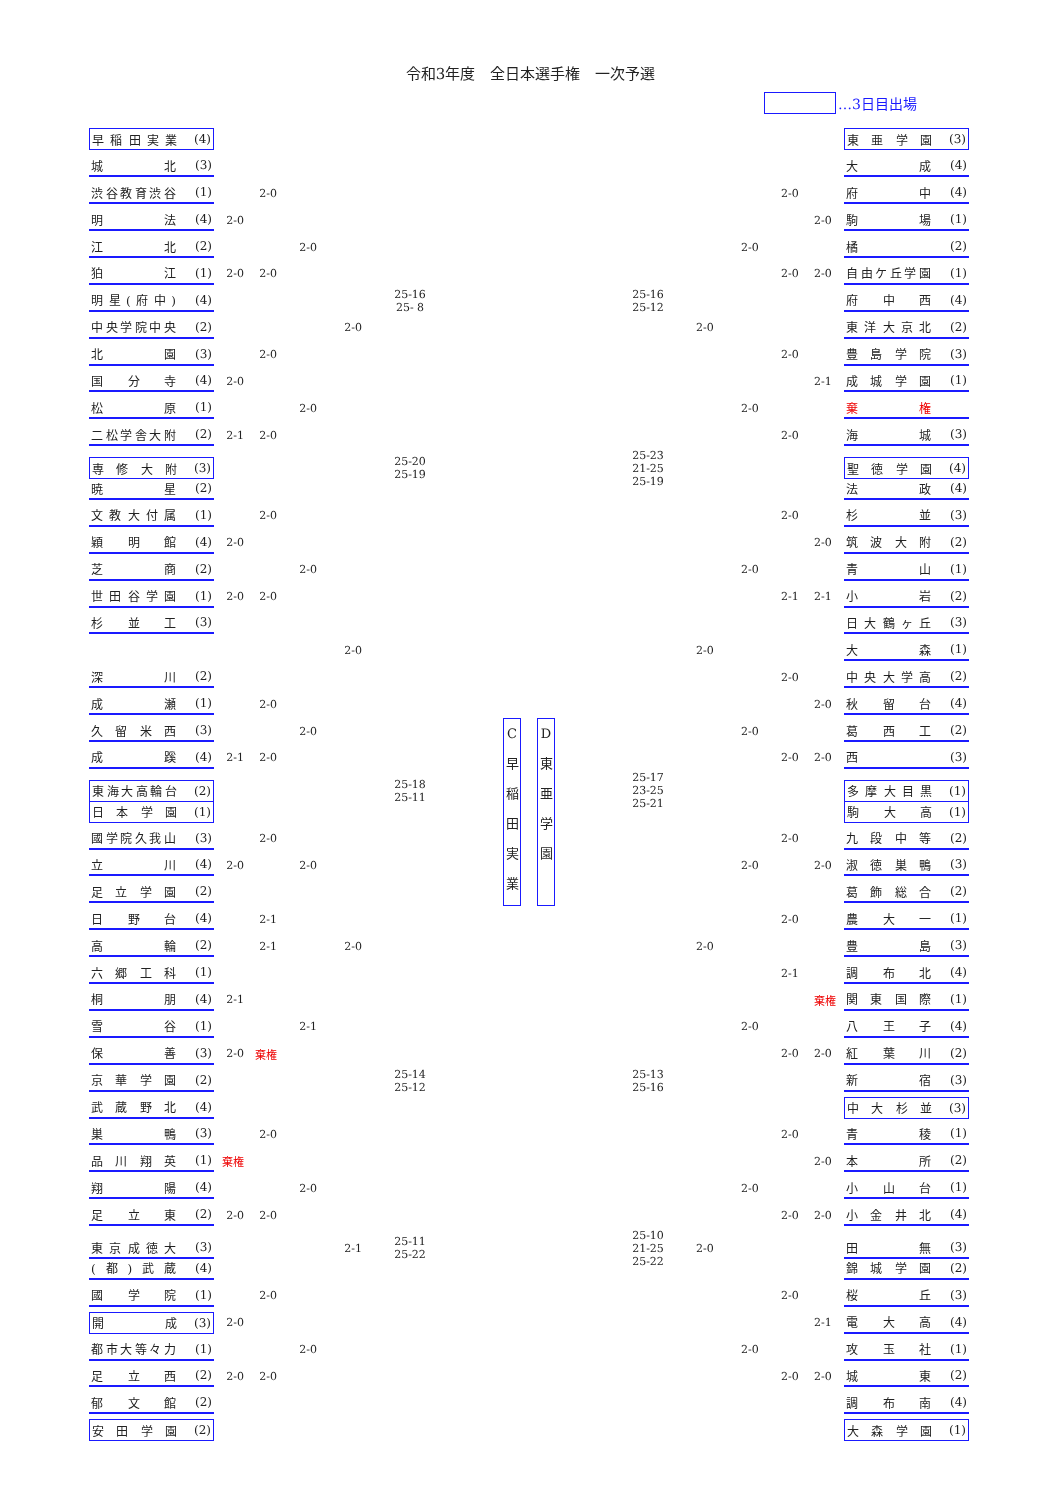令和3年度　全日本選手権　一次予選
…3日目出場
早稲田実業 (4)
東亜学園 (3)
城北 (3)
大成 (4)
渋谷教育渋谷 (1)
2-0
2-0
府中 (4)
明法 (4)
2-0
2-0
駒場 (1)
江北 (2)
2-0
2-0
橘 (2)
狛江 (1)
2-0
2-0
2-0
2-0
自由ケ丘学園 (1)
明星(府中) (4)
25-16
25- 8
25-16
25-12
府中西 (4)
中央学院中央 (2)
2-0
2-0
東洋大京北 (2)
北園 (3)
2-0
2-0
豊島学院 (3)
国分寺 (4)
2-0
2-1
成城学園 (1)
松原 (1)
2-0
2-0
棄権
二松学舎大附 (2)
2-1
2-0
2-0
海城 (3)
専修大附 (3)
25-20
25-19
25-23
21-25
25-19
聖徳学園 (4)
暁星 (2)
法政 (4)
文教大付属 (1)
2-0
2-0
杉並 (3)
穎明館 (4)
2-0
2-0
筑波大附 (2)
芝商 (2)
2-0
2-0
青山 (1)
世田谷学園 (1)
2-0
2-0
2-1
2-1
小岩 (2)
杉並工 (3)
日大鶴ヶ丘 (3)
2-0
2-0
大森 (1)
深川 (2)
2-0
中央大学高 (2)
成瀬 (1)
2-0
2-0
秋留台 (4)
久留米西 (3)
2-0
C
早
稲
田
実
業
D
東
亜
学
園
2-0
葛西工 (2)
成蹊 (4)
2-1
2-0
2-0
2-0
西 (3)
東海大高輪台 (2)
25-18
25-11
25-17
23-25
25-21
多摩大目黒 (1)
日本学園 (1)
駒大高 (1)
國学院久我山 (3)
2-0
2-0
九段中等 (2)
立川 (4)
2-0
2-0
2-0
2-0
淑徳巣鴨 (3)
足立学園 (2)
葛飾総合 (2)
日野台 (4)
2-1
2-0
農大一 (1)
高輪 (2)
2-1
2-0
2-0
豊島 (3)
六郷工科 (1)
2-1
調布北 (4)
桐朋 (4)
2-1
棄権
関東国際 (1)
雪谷 (1)
2-1
2-0
八王子 (4)
保善 (3)
2-0
棄権
2-0
2-0
紅葉川 (2)
京華学園 (2)
25-14
25-12
25-13
25-16
新宿 (3)
武蔵野北 (4)
中大杉並 (3)
巣鴨 (3)
2-0
2-0
青稜 (1)
品川翔英 (1)
棄権
2-0
本所 (2)
翔陽 (4)
2-0
2-0
小山台 (1)
足立東 (2)
2-0
2-0
2-0
2-0
小金井北 (4)
東京成徳大 (3)
2-1
25-11
25-22
25-10
21-25
25-22
2-0
田無 (3)
(都)武蔵 (4)
錦城学園 (2)
國学院 (1)
2-0
2-0
桜丘 (3)
開成 (3)
2-0
2-1
電大高 (4)
都市大等々力 (1)
2-0
2-0
攻玉社 (1)
足立西 (2)
2-0
2-0
2-0
2-0
城東 (2)
郁文館 (2)
調布南 (4)
安田学園 (2)
大森学園 (1)